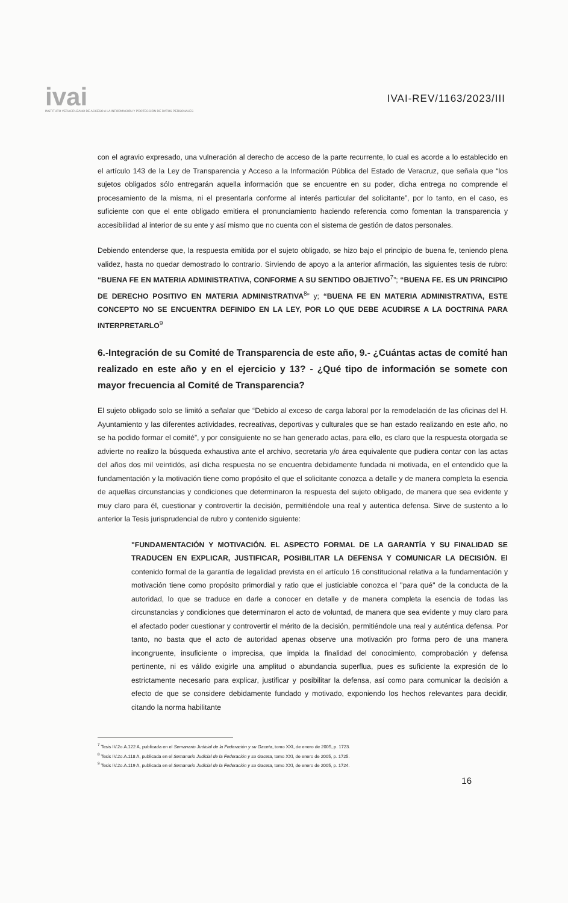ivai
INSTITUTO VERACRUZANO DE ACCESO A LA INFORMACIÓN Y PROTECCIÓN DE DATOS PERSONALES
IVAI-REV/1163/2023/III
con el agravio expresado, una vulneración al derecho de acceso de la parte recurrente, lo cual es acorde a lo establecido en el artículo 143 de la Ley de Transparencia y Acceso a la Información Pública del Estado de Veracruz, que señala que “los sujetos obligados sólo entregarán aquella información que se encuentre en su poder, dicha entrega no comprende el procesamiento de la misma, ni el presentarla conforme al interés particular del solicitante”, por lo tanto, en el caso, es suficiente con que el ente obligado emitiera el pronunciamiento haciendo referencia como fomentan la transparencia y accesibilidad al interior de su ente y así mismo que no cuenta con el sistema de gestión de datos personales.
Debiendo entenderse que, la respuesta emitida por el sujeto obligado, se hizo bajo el principio de buena fe, teniendo plena validez, hasta no quedar demostrado lo contrario. Sirviendo de apoyo a la anterior afirmación, las siguientes tesis de rubro: “BUENA FE EN MATERIA ADMINISTRATIVA, CONFORME A SU SENTIDO OBJETIVO<sup>7</sup>”; “BUENA FE. ES UN PRINCIPIO DE DERECHO POSITIVO EN MATERIA ADMINISTRATIVA<sup>8</sup>” y; “BUENA FE EN MATERIA ADMINISTRATIVA, ESTE CONCEPTO NO SE ENCUENTRA DEFINIDO EN LA LEY, POR LO QUE DEBE ACUDIRSE A LA DOCTRINA PARA INTERPRETARLO<sup>9</sup>
6.-Integración de su Comité de Transparencia de este año, 9.- ¿Cuántas actas de comité han realizado en este año y en el ejercicio y 13? - ¿Qué tipo de información se somete con mayor frecuencia al Comité de Transparencia?
El sujeto obligado solo se limitó a señalar que “Debido al exceso de carga laboral por la remodelación de las oficinas del H. Ayuntamiento y las diferentes actividades, recreativas, deportivas y culturales que se han estado realizando en este año, no se ha podido formar el comité”, y por consiguiente no se han generado actas, para ello, es claro que la respuesta otorgada se advierte no realizo la búsqueda exhaustiva ante el archivo, secretaria y/o área equivalente que pudiera contar con las actas del años dos mil veintidós, así dicha respuesta no se encuentra debidamente fundada ni motivada, en el entendido que la fundamentación y la motivación tiene como propósito el que el solicitante conozca a detalle y de manera completa la esencia de aquellas circunstancias y condiciones que determinaron la respuesta del sujeto obligado, de manera que sea evidente y muy claro para él, cuestionar y controvertir la decisión, permitiéndole una real y autentica defensa. Sirve de sustento a lo anterior la Tesis jurisprudencial de rubro y contenido siguiente:
"FUNDAMENTACIÓN Y MOTIVACIÓN. EL ASPECTO FORMAL DE LA GARANTÍA Y SU FINALIDAD SE TRADUCEN EN EXPLICAR, JUSTIFICAR, POSIBILITAR LA DEFENSA Y COMUNICAR LA DECISIÓN. El contenido formal de la garantía de legalidad prevista en el artículo 16 constitucional relativa a la fundamentación y motivación tiene como propósito primordial y ratio que el justiciable conozca el "para qué" de la conducta de la autoridad, lo que se traduce en darle a conocer en detalle y de manera completa la esencia de todas las circunstancias y condiciones que determinaron el acto de voluntad, de manera que sea evidente y muy claro para el afectado poder cuestionar y controvertir el mérito de la decisión, permitiéndole una real y auténtica defensa. Por tanto, no basta que el acto de autoridad apenas observe una motivación pro forma pero de una manera incongruente, insuficiente o imprecisa, que impida la finalidad del conocimiento, comprobación y defensa pertinente, ni es válido exigirle una amplitud o abundancia superflua, pues es suficiente la expresión de lo estrictamente necesario para explicar, justificar y posibilitar la defensa, así como para comunicar la decisión a efecto de que se considere debidamente fundado y motivado, exponiendo los hechos relevantes para decidir, citando la norma habilitante
<sup>7</sup> Tesis IV.2o.A.122 A, publicada en el Semanario Judicial de la Federación y su Gaceta, tomo XXI, de enero de 2005, p. 1723.
<sup>8</sup> Tesis IV.2o.A.118 A, publicada en el Semanario Judicial de la Federación y su Gaceta, tomo XXI, de enero de 2005, p. 1725.
<sup>9</sup> Tesis IV.2o.A.119 A, publicada en el Semanario Judicial de la Federación y su Gaceta, tomo XXI, de enero de 2005, p. 1724.
16